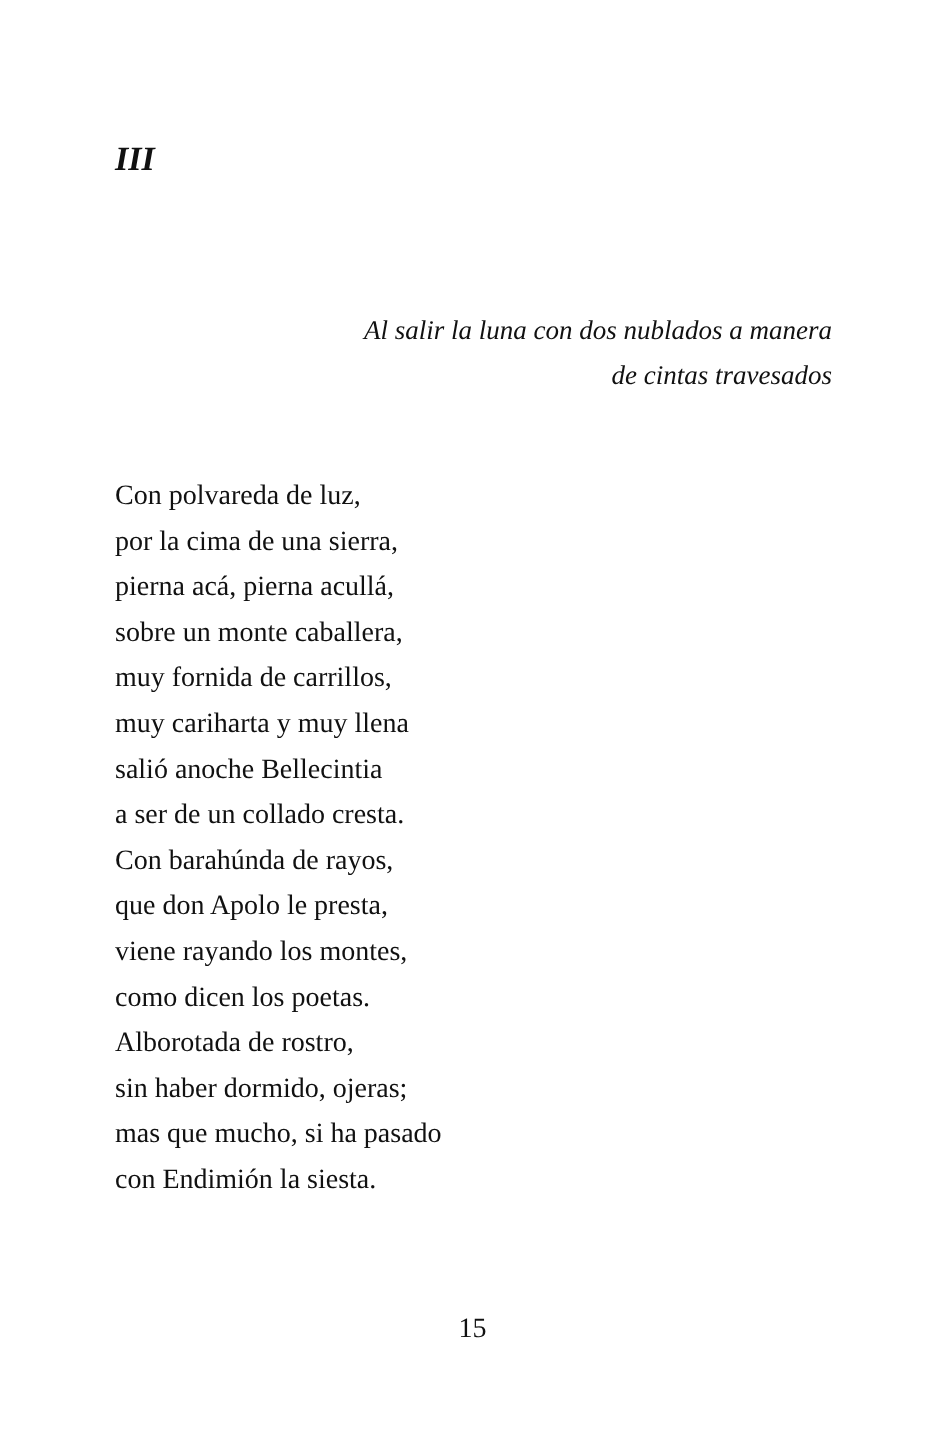III
Al salir la luna con dos nublados a manera
de cintas travesados
Con polvareda de luz,
por la cima de una sierra,
pierna acá, pierna acullá,
sobre un monte caballera,
muy fornida de carrillos,
muy cariharta y muy llena
salió anoche Bellecintia
a ser de un collado cresta.
Con barahúnda de rayos,
que don Apolo le presta,
viene rayando los montes,
como dicen los poetas.
Alborotada de rostro,
sin haber dormido, ojeras;
mas que mucho, si ha pasado
con Endimión la siesta.
15